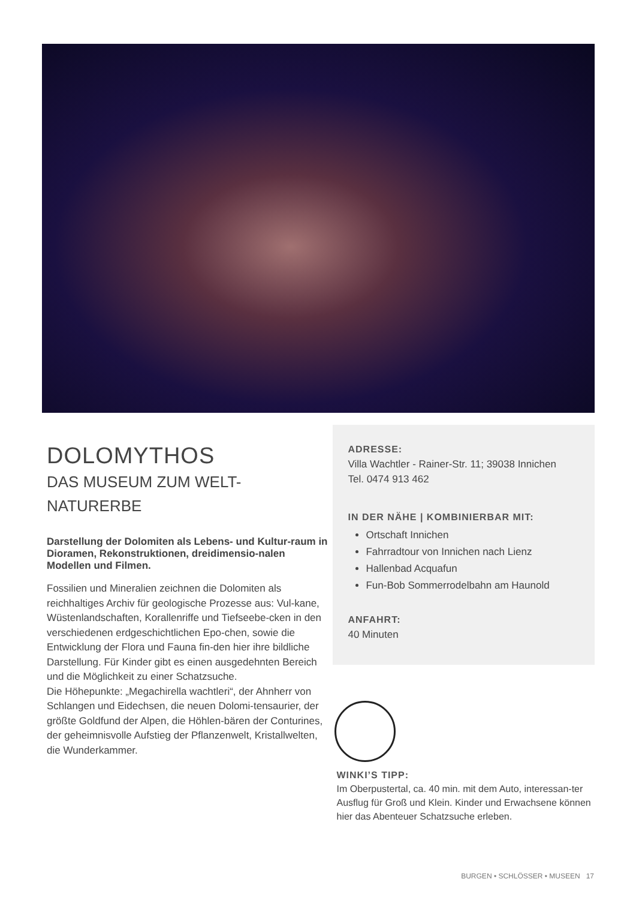DOLOMYTHOS
DAS MUSEUM ZUM WELT-
NATURERBE
Darstellung der Dolomiten als Lebens- und Kultur-raum in Dioramen, Rekonstruktionen, dreidimensio-nalen Modellen und Filmen.
Fossilien und Mineralien zeichnen die Dolomiten als reichhaltiges Archiv für geologische Prozesse aus: Vul-kane, Wüstenlandschaften, Korallenriffe und Tiefseebe-cken in den verschiedenen erdgeschichtlichen Epo-chen, sowie die Entwicklung der Flora und Fauna fin-den hier ihre bildliche Darstellung. Für Kinder gibt es einen ausgedehnten Bereich und die Möglichkeit zu einer Schatzsuche.
Die Höhepunkte: „Megachirella wachtleri“, der Ahnherr von Schlangen und Eidechsen, die neuen Dolomi-tensaurier, der größte Goldfund der Alpen, die Höhlen-bären der Conturines, der geheimnisvolle Aufstieg der Pflanzenwelt, Kristallwelten, die Wunderkammer.
ADRESSE:
Villa Wachtler - Rainer-Str. 11; 39038 Innichen
Tel. 0474 913 462
IN DER NÄHE | KOMBINIERBAR MIT:
Ortschaft Innichen
Fahrradtour von Innichen nach Lienz
Hallenbad Acquafun
Fun-Bob Sommerrodelbahn am Haunold
ANFAHRT:
40 Minuten
WINKI’S TIPP:
Im Oberpustertal, ca. 40 min. mit dem Auto, interessan-ter Ausflug für Groß und Klein. Kinder und Erwachsene können hier das Abenteuer Schatzsuche erleben.
BURGEN • SCHLÖSSER • MUSEEN 17